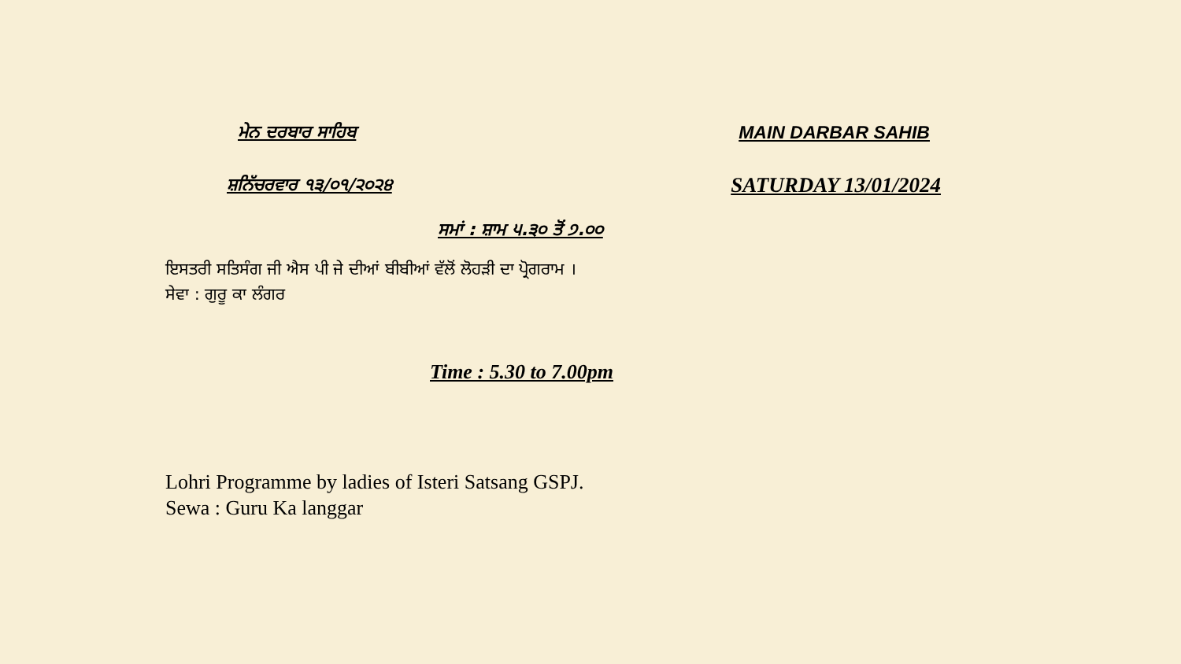ਮੇਨ ਦਰਬਾਰ ਸਾਹਿਬ
ਸ਼ਨਿੱਚਰਵਾਰ ੧੩/੦੧/੨੦੨੪
MAIN DARBAR SAHIB
SATURDAY 13/01/2024
ਸਮਾਂ : ਸ਼ਾਮ ੫.੩੦ ਤੋਂ ੭.੦੦
ਇਸਤਰੀ ਸਤਿਸੰਗ ਜੀ ਐਸ ਪੀ ਜੇ ਦੀਆਂ ਬੀਬੀਆਂ ਵੱਲੋਂ ਲੋਹੜੀ ਦਾ ਪ੍ਰੋਗਰਾਮ ।
ਸੇਵਾ : ਗੁਰੂ ਕਾ ਲੰਗਰ
Time : 5.30 to 7.00pm
Lohri Programme by ladies of Isteri Satsang GSPJ.
Sewa : Guru Ka langgar